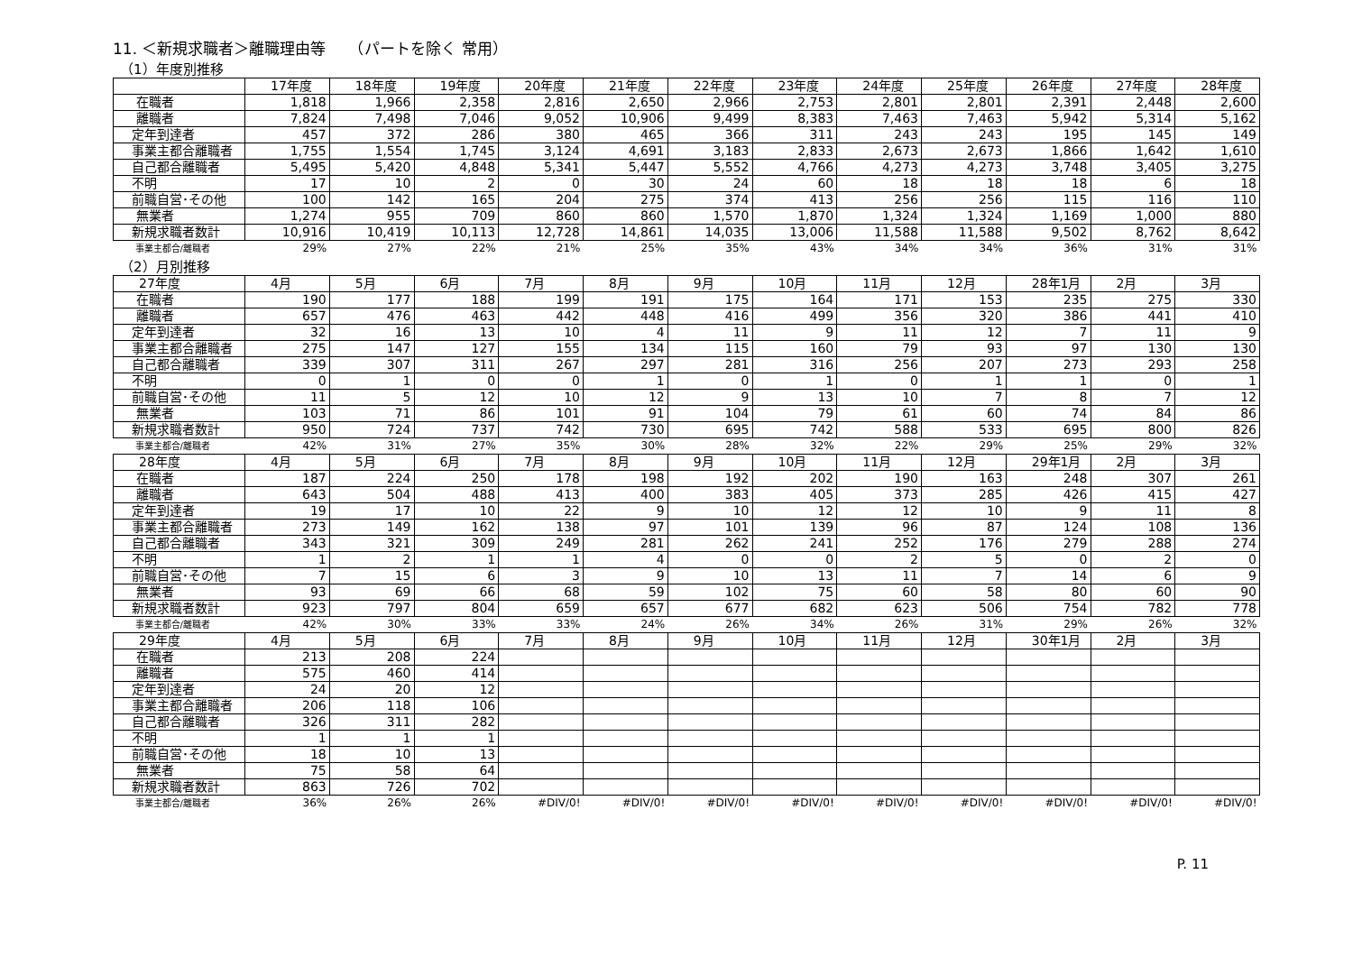11. ＜新規求職者＞離職理由等　　（パートを除く 常用）
（1）年度別推移
| | 17年度 | 18年度 | 19年度 | 20年度 | 21年度 | 22年度 | 23年度 | 24年度 | 25年度 | 26年度 | 27年度 | 28年度 |
| --- | --- | --- | --- | --- | --- | --- | --- | --- | --- | --- | --- | --- |
| 在職者 | 1,818 | 1,966 | 2,358 | 2,816 | 2,650 | 2,966 | 2,753 | 2,801 | 2,801 | 2,391 | 2,448 | 2,600 |
| 離職者 | 7,824 | 7,498 | 7,046 | 9,052 | 10,906 | 9,499 | 8,383 | 7,463 | 7,463 | 5,942 | 5,314 | 5,162 |
| 定年到達者 | 457 | 372 | 286 | 380 | 465 | 366 | 311 | 243 | 243 | 195 | 145 | 149 |
| 事業主都合離職者 | 1,755 | 1,554 | 1,745 | 3,124 | 4,691 | 3,183 | 2,833 | 2,673 | 2,673 | 1,866 | 1,642 | 1,610 |
| 自己都合離職者 | 5,495 | 5,420 | 4,848 | 5,341 | 5,447 | 5,552 | 4,766 | 4,273 | 4,273 | 3,748 | 3,405 | 3,275 |
| 不明 | 17 | 10 | 2 | 0 | 30 | 24 | 60 | 18 | 18 | 18 | 6 | 18 |
| 前職自営･その他 | 100 | 142 | 165 | 204 | 275 | 374 | 413 | 256 | 256 | 115 | 116 | 110 |
| 無業者 | 1,274 | 955 | 709 | 860 | 860 | 1,570 | 1,870 | 1,324 | 1,324 | 1,169 | 1,000 | 880 |
| 新規求職者数計 | 10,916 | 10,419 | 10,113 | 12,728 | 14,861 | 14,035 | 13,006 | 11,588 | 11,588 | 9,502 | 8,762 | 8,642 |
| 事業主都合/離職者 | 29% | 27% | 22% | 21% | 25% | 35% | 43% | 34% | 34% | 36% | 31% | 31% |
（2）月別推移
| 27年度 | 4月 | 5月 | 6月 | 7月 | 8月 | 9月 | 10月 | 11月 | 12月 | 28年1月 | 2月 | 3月 |
| --- | --- | --- | --- | --- | --- | --- | --- | --- | --- | --- | --- | --- |
| 在職者 | 190 | 177 | 188 | 199 | 191 | 175 | 164 | 171 | 153 | 235 | 275 | 330 |
| 離職者 | 657 | 476 | 463 | 442 | 448 | 416 | 499 | 356 | 320 | 386 | 441 | 410 |
| 定年到達者 | 32 | 16 | 13 | 10 | 4 | 11 | 9 | 11 | 12 | 7 | 11 | 9 |
| 事業主都合離職者 | 275 | 147 | 127 | 155 | 134 | 115 | 160 | 79 | 93 | 97 | 130 | 130 |
| 自己都合離職者 | 339 | 307 | 311 | 267 | 297 | 281 | 316 | 256 | 207 | 273 | 293 | 258 |
| 不明 | 0 | 1 | 0 | 0 | 1 | 0 | 1 | 0 | 1 | 1 | 0 | 1 |
| 前職自営･その他 | 11 | 5 | 12 | 10 | 12 | 9 | 13 | 10 | 7 | 8 | 7 | 12 |
| 無業者 | 103 | 71 | 86 | 101 | 91 | 104 | 79 | 61 | 60 | 74 | 84 | 86 |
| 新規求職者数計 | 950 | 724 | 737 | 742 | 730 | 695 | 742 | 588 | 533 | 695 | 800 | 826 |
| 事業主都合/離職者 | 42% | 31% | 27% | 35% | 30% | 28% | 32% | 22% | 29% | 25% | 29% | 32% |
| 28年度 | 4月 | 5月 | 6月 | 7月 | 8月 | 9月 | 10月 | 11月 | 12月 | 29年1月 | 2月 | 3月 |
| 在職者 | 187 | 224 | 250 | 178 | 198 | 192 | 202 | 190 | 163 | 248 | 307 | 261 |
| 離職者 | 643 | 504 | 488 | 413 | 400 | 383 | 405 | 373 | 285 | 426 | 415 | 427 |
| 定年到達者 | 19 | 17 | 10 | 22 | 9 | 10 | 12 | 12 | 10 | 9 | 11 | 8 |
| 事業主都合離職者 | 273 | 149 | 162 | 138 | 97 | 101 | 139 | 96 | 87 | 124 | 108 | 136 |
| 自己都合離職者 | 343 | 321 | 309 | 249 | 281 | 262 | 241 | 252 | 176 | 279 | 288 | 274 |
| 不明 | 1 | 2 | 1 | 1 | 4 | 0 | 0 | 2 | 5 | 0 | 2 | 0 |
| 前職自営･その他 | 7 | 15 | 6 | 3 | 9 | 10 | 13 | 11 | 7 | 14 | 6 | 9 |
| 無業者 | 93 | 69 | 66 | 68 | 59 | 102 | 75 | 60 | 58 | 80 | 60 | 90 |
| 新規求職者数計 | 923 | 797 | 804 | 659 | 657 | 677 | 682 | 623 | 506 | 754 | 782 | 778 |
| 事業主都合/離職者 | 42% | 30% | 33% | 33% | 24% | 26% | 34% | 26% | 31% | 29% | 26% | 32% |
| 29年度 | 4月 | 5月 | 6月 | 7月 | 8月 | 9月 | 10月 | 11月 | 12月 | 30年1月 | 2月 | 3月 |
| 在職者 | 213 | 208 | 224 | | | | | | | | | |
| 離職者 | 575 | 460 | 414 | | | | | | | | | |
| 定年到達者 | 24 | 20 | 12 | | | | | | | | | |
| 事業主都合離職者 | 206 | 118 | 106 | | | | | | | | | |
| 自己都合離職者 | 326 | 311 | 282 | | | | | | | | | |
| 不明 | 1 | 1 | 1 | | | | | | | | | |
| 前職自営･その他 | 18 | 10 | 13 | | | | | | | | | |
| 無業者 | 75 | 58 | 64 | | | | | | | | | |
| 新規求職者数計 | 863 | 726 | 702 | | | | | | | | | |
| 事業主都合/離職者 | 36% | 26% | 26% | #DIV/0! | #DIV/0! | #DIV/0! | #DIV/0! | #DIV/0! | #DIV/0! | #DIV/0! | #DIV/0! | #DIV/0! |
P. 11